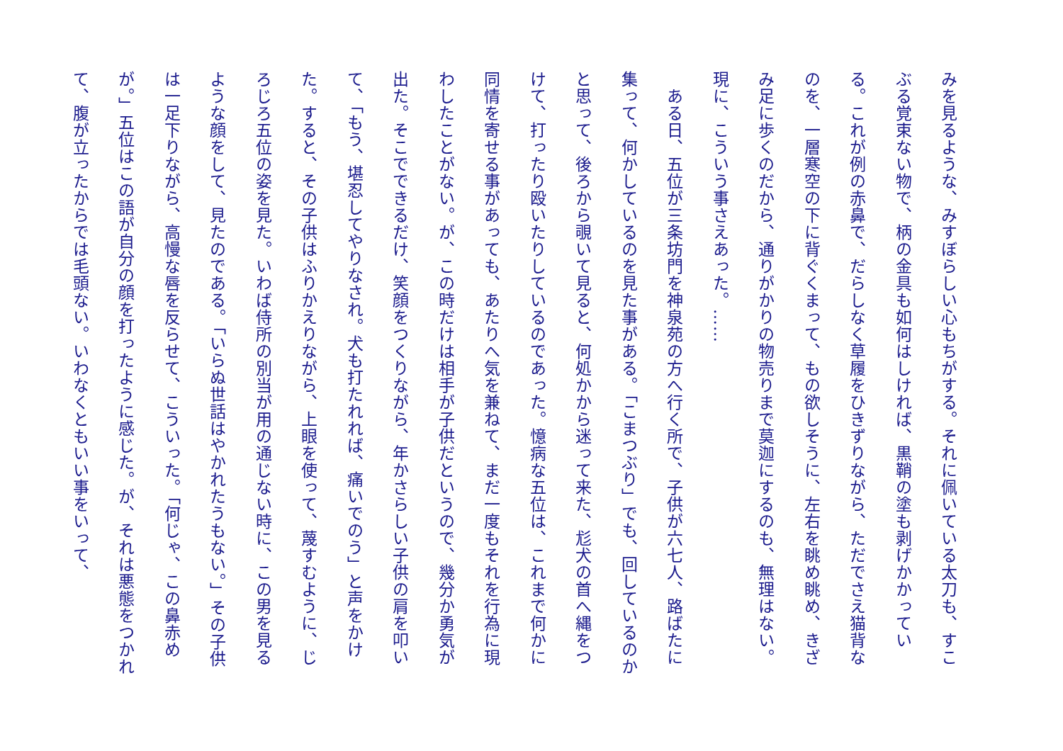みを見るような、みすぼらしい心もちがする。それに佩いている太刀も、すこぶる覚束ない物で、柄の金具も如何はしければ、黒鞘の塗も剥げかかっている。これが例の赤鼻で、だらしなく草履をひきずりながら、ただでさえ猫背なのを、一層寒空の下に背ぐくまって、もの欲しそうに、左右を眺め眺め、きざみ足に歩くのだから、通りがかりの物売りまで莫迦にするのも、無理はない。現に、こういう事さえあった。……
　ある日、五位が三条坊門を神泉苑の方へ行く所で、子供が六七人、路ばたに集って、何かしているのを見た事がある。「こまつぶり」でも、回しているのかと思って、後ろから覗いて見ると、何処かから迷って来た、尨犬の首へ縄をつけて、打ったり殴いたりしているのであった。憶病な五位は、これまで何かに同情を寄せる事があっても、あたりへ気を兼ねて、まだ一度もそれを行為に現わしたことがない。が、この時だけは相手が子供だというので、幾分か勇気が出た。そこでできるだけ、笑顔をつくりながら、年かさらしい子供の肩を叩いて、「もう、堪忍してやりなされ。犬も打たれれば、痛いでのう」と声をかけた。すると、その子供はふりかえりながら、上眼を使って、蔑すむように、じろじろ五位の姿を見た。いわば侍所の別当が用の通じない時に、この男を見るような顔をして、見たのである。「いらぬ世話はやかれたうもない。」その子供は一足下りながら、高慢な唇を反らせて、こういった。「何じゃ、この鼻赤めが。」五位はこの語が自分の顔を打ったように感じた。が、それは悪態をつかれて、腹が立ったからでは毛頭ない。いわなくともいい事をいって、